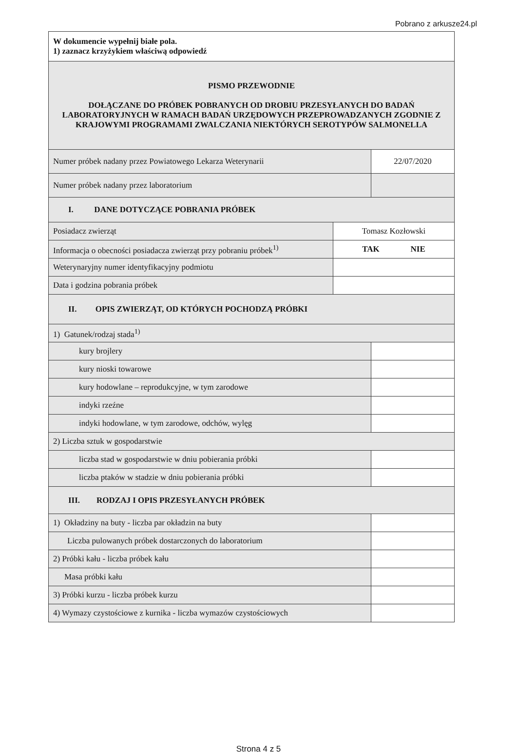Pobrano z arkusze24.pl
| W dokumencie wypełnij białe pola. 1) zaznacz krzyżykiem właściwą odpowiedź | | |
| PISMO PRZEWODNIE DOŁĄCZANE DO PRÓBEK POBRANYCH OD DROBIU PRZESYŁANYCH DO BADAŃ LABORATORYJNYCH W RAMACH BADAŃ URZĘDOWYCH PRZEPROWADZANYCH ZGODNIE Z KRAJOWYMI PROGRAMAMI ZWALCZANIA NIEKTÓRYCH SEROTYPÓW SALMONELLA | | |
| Numer próbek nadany przez Powiatowego Lekarza Weterynarii | | 22/07/2020 |
| Numer próbek nadany przez laboratorium | | |
| I. DANE DOTYCZĄCE POBRANIA PRÓBEK | | |
| Posiadacz zwierząt | Tomasz Kozłowski | |
| Informacja o obecności posiadacza zwierząt przy pobraniu próbek<sup>1)</sup> | TAK NIE | |
| Weterynaryjny numer identyfikacyjny podmiotu | | |
| Data i godzina pobrania próbek | | |
| II. OPIS ZWIERZĄT, OD KTÓRYCH POCHODZĄ PRÓBKI | | |
| 1) Gatunek/rodzaj stada<sup>1)</sup> | | |
| kury brojlery | | |
| kury nioski towarowe | | |
| kury hodowlane – reprodukcyjne, w tym zarodowe | | |
| indyki rzeźne | | |
| indyki hodowlane, w tym zarodowe, odchów, wylęg | | |
| 2) Liczba sztuk w gospodarstwie | | |
| liczba stad w gospodarstwie w dniu pobierania próbki | | |
| liczba ptaków w stadzie w dniu pobierania próbki | | |
| III. RODZAJ I OPIS PRZESYŁANYCH PRÓBEK | | |
| 1) Okładziny na buty - liczba par okładzin na buty | | |
| Liczba pulowanych próbek dostarczonych do laboratorium | | |
| 2) Próbki kału - liczba próbek kału | | |
| Masa próbki kału | | |
| 3) Próbki kurzu - liczba próbek kurzu | | |
| 4) Wymazy czystościowe z kurnika - liczba wymazów czystościowych | | |
Strona 4 z 5